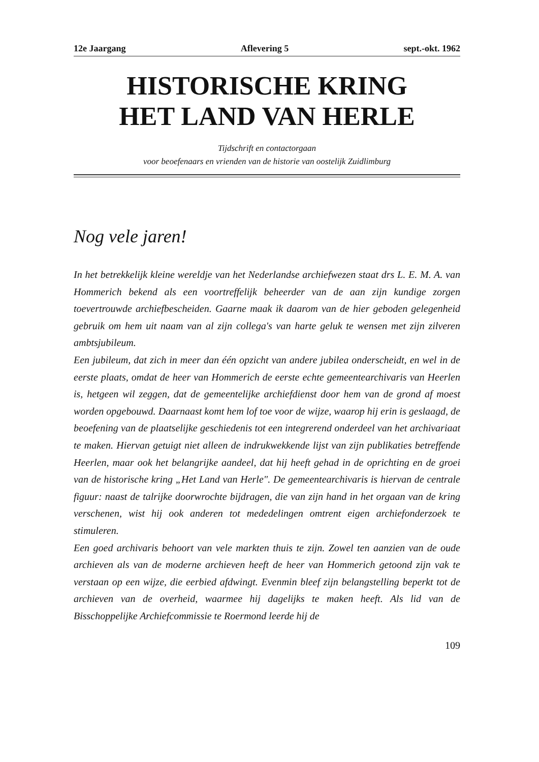12e Jaargang Aflevering 5 sept.-okt. 1962
HISTORISCHE KRING
HET LAND VAN HERLE
Tijdschrift en contactorgaan
voor beoefenaars en vrienden van de historie van oostelijk Zuidlimburg
Nog vele jaren!
In het betrekkelijk kleine wereldje van het Nederlandse archiefwezen staat drs L. E. M. A. van Hommerich bekend als een voortreffelijk beheerder van de aan zijn kundige zorgen toevertrouwde archiefbescheiden. Gaarne maak ik daarom van de hier geboden gelegenheid gebruik om hem uit naam van al zijn collega's van harte geluk te wensen met zijn zilveren ambtsjubileum.
Een jubileum, dat zich in meer dan één opzicht van andere jubilea onderscheidt, en wel in de eerste plaats, omdat de heer van Hommerich de eerste echte gemeentearchivaris van Heerlen is, hetgeen wil zeggen, dat de gemeentelijke archiefdienst door hem van de grond af moest worden opgebouwd. Daarnaast komt hem lof toe voor de wijze, waarop hij erin is geslaagd, de beoefening van de plaatselijke geschiedenis tot een integrerend onderdeel van het archivariaat te maken. Hiervan getuigt niet alleen de indrukwekkende lijst van zijn publikaties betreffende Heerlen, maar ook het belangrijke aandeel, dat hij heeft gehad in de oprichting en de groei van de historische kring „Het Land van Herle". De gemeentearchivaris is hiervan de centrale figuur: naast de talrijke doorwrochte bijdragen, die van zijn hand in het orgaan van de kring verschenen, wist hij ook anderen tot mededelingen omtrent eigen archiefonderzoek te stimuleren.
Een goed archivaris behoort van vele markten thuis te zijn. Zowel ten aanzien van de oude archieven als van de moderne archieven heeft de heer van Hommerich getoond zijn vak te verstaan op een wijze, die eerbied afdwingt. Evenmin bleef zijn belangstelling beperkt tot de archieven van de overheid, waarmee hij dagelijks te maken heeft. Als lid van de Bisschoppelijke Archiefcommissie te Roermond leerde hij de
109